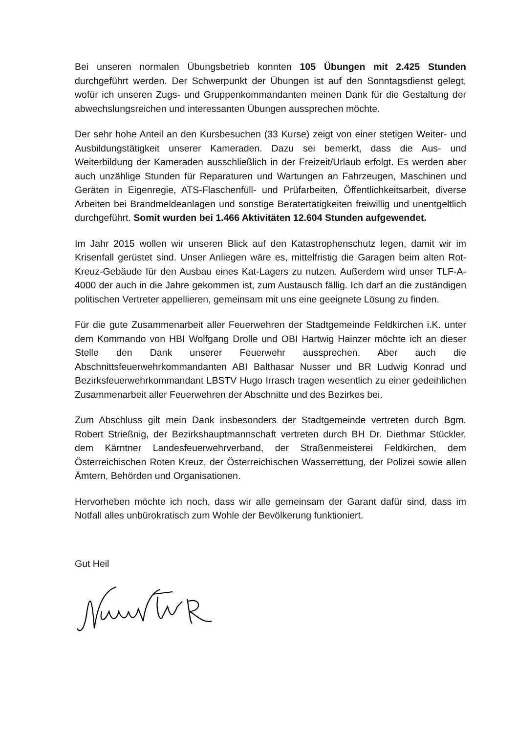Bei unseren normalen Übungsbetrieb konnten 105 Übungen mit 2.425 Stunden durchgeführt werden. Der Schwerpunkt der Übungen ist auf den Sonntagsdienst gelegt, wofür ich unseren Zugs- und Gruppenkommandanten meinen Dank für die Gestaltung der abwechslungsreichen und interessanten Übungen aussprechen möchte.
Der sehr hohe Anteil an den Kursbesuchen (33 Kurse) zeigt von einer stetigen Weiter- und Ausbildungstätigkeit unserer Kameraden. Dazu sei bemerkt, dass die Aus- und Weiterbildung der Kameraden ausschließlich in der Freizeit/Urlaub erfolgt. Es werden aber auch unzählige Stunden für Reparaturen und Wartungen an Fahrzeugen, Maschinen und Geräten in Eigenregie, ATS-Flaschenfüll- und Prüfarbeiten, Öffentlichkeitsarbeit, diverse Arbeiten bei Brandmeldeanlagen und sonstige Beratertätigkeiten freiwillig und unentgeltlich durchgeführt. Somit wurden bei 1.466 Aktivitäten 12.604 Stunden aufgewendet.
Im Jahr 2015 wollen wir unseren Blick auf den Katastrophenschutz legen, damit wir im Krisenfall gerüstet sind. Unser Anliegen wäre es, mittelfristig die Garagen beim alten Rot-Kreuz-Gebäude für den Ausbau eines Kat-Lagers zu nutzen. Außerdem wird unser TLF-A-4000 der auch in die Jahre gekommen ist, zum Austausch fällig. Ich darf an die zuständigen politischen Vertreter appellieren, gemeinsam mit uns eine geeignete Lösung zu finden.
Für die gute Zusammenarbeit aller Feuerwehren der Stadtgemeinde Feldkirchen i.K. unter dem Kommando von HBI Wolfgang Drolle und OBI Hartwig Hainzer möchte ich an dieser Stelle den Dank unserer Feuerwehr aussprechen. Aber auch die Abschnittsfeuerwehrkommandanten ABI Balthasar Nusser und BR Ludwig Konrad und Bezirksfeuerwehrkommandant LBSTV Hugo Irrasch tragen wesentlich zu einer gedeihlichen Zusammenarbeit aller Feuerwehren der Abschnitte und des Bezirkes bei.
Zum Abschluss gilt mein Dank insbesonders der Stadtgemeinde vertreten durch Bgm. Robert Strießnig, der Bezirkshauptmannschaft vertreten durch BH Dr. Diethmar Stückler, dem Kärntner Landesfeuerwehrverband, der Straßenmeisterei Feldkirchen, dem Österreichischen Roten Kreuz, der Österreichischen Wasserrettung, der Polizei sowie allen Ämtern, Behörden und Organisationen.
Hervorheben möchte ich noch, dass wir alle gemeinsam der Garant dafür sind, dass im Notfall alles unbürokratisch zum Wohle der Bevölkerung funktioniert.
Gut Heil